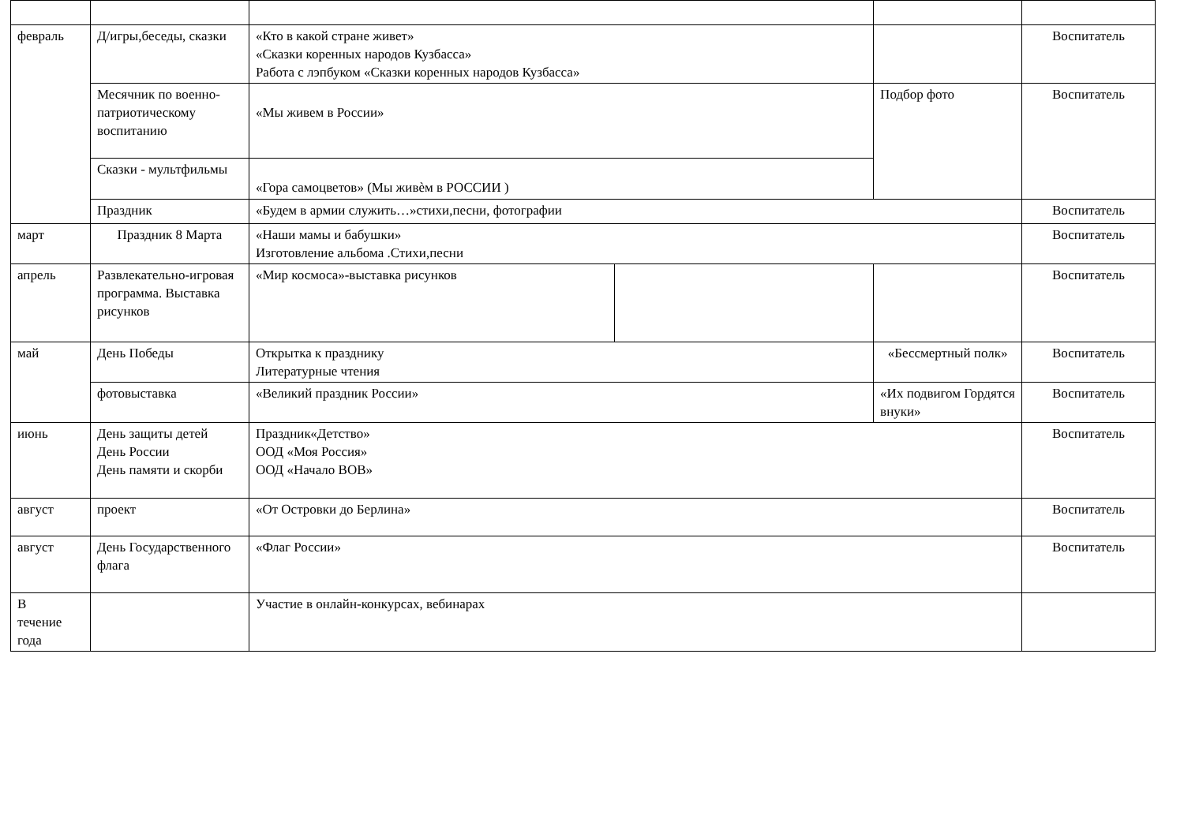| февраль | Д/игры,беседы, сказки | «Кто в какой стране живет» «Сказки коренных народов Кузбасса» Работа с лэпбуком «Сказки коренных народов Кузбасса» | | | Воспитатель |
| | Месячник по военно-патриотическому воспитанию | «Мы живем в России» | | Подбор фото | Воспитатель |
| | Сказки - мультфильмы | «Гора самоцветов» (Мы живѐм в РОССИИ ) | | | |
| | Праздник | «Будем в армии служить…»стихи,песни, фотографии | | | Воспитатель |
| март | Праздник 8 Марта | «Наши мамы и бабушки» Изготовление альбома .Стихи,песни | | | Воспитатель |
| апрель | Развлекательно-игровая программа. Выставка рисунков | «Мир космоса»-выставка рисунков | | | Воспитатель |
| май | День Победы | Открытка к празднику Литературные чтения | | «Бессмертный полк» | Воспитатель |
| | фотовыставка | «Великий праздник России» | | «Их подвигом Гордятся внуки» | Воспитатель |
| июнь | День защиты детей День России День памяти и скорби | Праздник«Детство» ООД «Моя Россия» ООД «Начало ВОВ» | | | Воспитатель |
| август | проект | «От Островки до Берлина» | | | Воспитатель |
| август | День Государственного флага | «Флаг России» | | | Воспитатель |
| В течение года | | Участие в онлайн-конкурсах, вебинарах | | | |